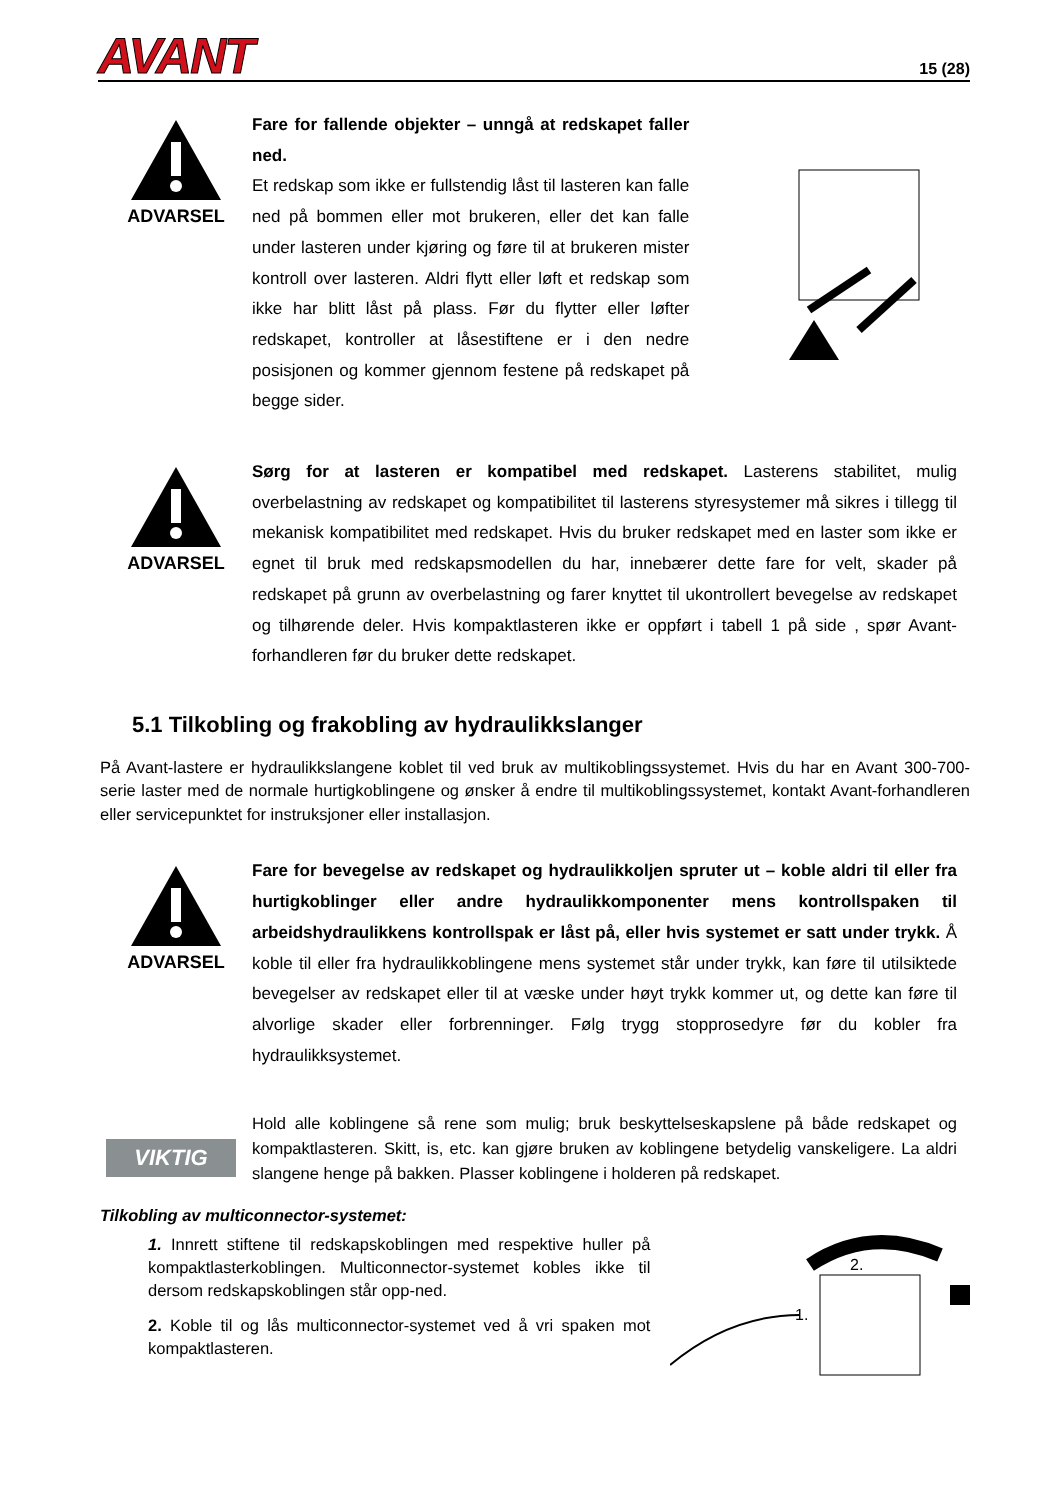AVANT
15 (28)
ADVARSEL
Fare for fallende objekter – unngå at redskapet faller ned.
Et redskap som ikke er fullstendig låst til lasteren kan falle ned på bommen eller mot brukeren, eller det kan falle under lasteren under kjøring og føre til at brukeren mister kontroll over lasteren. Aldri flytt eller løft et redskap som ikke har blitt låst på plass. Før du flytter eller løfter redskapet, kontroller at låsestiftene er i den nedre posisjonen og kommer gjennom festene på redskapet på begge sider.
ADVARSEL
Sørg for at lasteren er kompatibel med redskapet. Lasterens stabilitet, mulig overbelastning av redskapet og kompatibilitet til lasterens styresystemer må sikres i tillegg til mekanisk kompatibilitet med redskapet. Hvis du bruker redskapet med en laster som ikke er egnet til bruk med redskapsmodellen du har, innebærer dette fare for velt, skader på redskapet på grunn av overbelastning og farer knyttet til ukontrollert bevegelse av redskapet og tilhørende deler. Hvis kompaktlasteren ikke er oppført i tabell 1 på side , spør Avant-forhandleren før du bruker dette redskapet.
5.1 Tilkobling og frakobling av hydraulikkslanger
På Avant-lastere er hydraulikkslangene koblet til ved bruk av multikoblingssystemet. Hvis du har en Avant 300-700-serie laster med de normale hurtigkoblingene og ønsker å endre til multikoblingssystemet, kontakt Avant-forhandleren eller servicepunktet for instruksjoner eller installasjon.
ADVARSEL
Fare for bevegelse av redskapet og hydraulikkoljen spruter ut – koble aldri til eller fra hurtigkoblinger eller andre hydraulikkomponenter mens kontrollspaken til arbeidshydraulikkens kontrollspak er låst på, eller hvis systemet er satt under trykk. Å koble til eller fra hydraulikkoblingene mens systemet står under trykk, kan føre til utilsiktede bevegelser av redskapet eller til at væske under høyt trykk kommer ut, og dette kan føre til alvorlige skader eller forbrenninger. Følg trygg stopprosedyre før du kobler fra hydraulikksystemet.
VIKTIG
Hold alle koblingene så rene som mulig; bruk beskyttelseskapslene på både redskapet og kompaktlasteren. Skitt, is, etc. kan gjøre bruken av koblingene betydelig vanskeligere. La aldri slangene henge på bakken. Plasser koblingene i holderen på redskapet.
Tilkobling av multiconnector-systemet:
1. Innrett stiftene til redskapskoblingen med respektive huller på kompaktlasterkoblingen. Multiconnector-systemet kobles ikke til dersom redskapskoblingen står opp-ned.
2. Koble til og lås multiconnector-systemet ved å vri spaken mot kompaktlasteren.
2.
1.